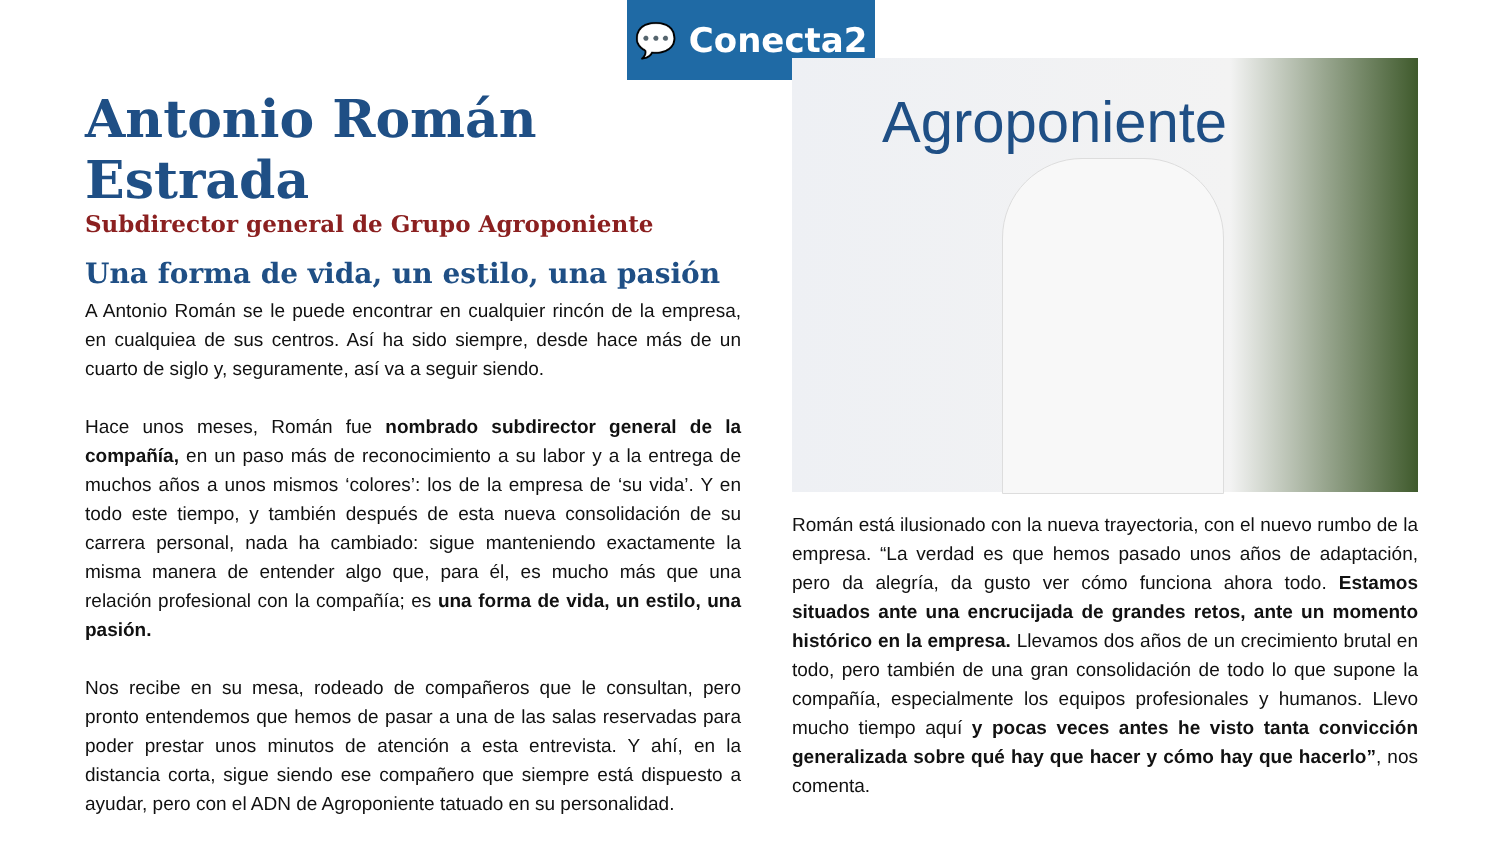💬 Conecta2
Antonio Román Estrada
Subdirector general de Grupo Agroponiente
Una forma de vida, un estilo, una pasión
A Antonio Román se le puede encontrar en cualquier rincón de la empresa, en cualquiea de sus centros. Así ha sido siempre, desde hace más de un cuarto de siglo y, seguramente, así va a seguir siendo.
Hace unos meses, Román fue nombrado subdirector general de la compañía, en un paso más de reconocimiento a su labor y a la entrega de muchos años a unos mismos ‘colores’: los de la empresa de ‘su vida’. Y en todo este tiempo, y también después de esta nueva consolidación de su carrera personal, nada ha cambiado: sigue manteniendo exactamente la misma manera de entender algo que, para él, es mucho más que una relación profesional con la compañía; es una forma de vida, un estilo, una pasión.
Nos recibe en su mesa, rodeado de compañeros que le consultan, pero pronto entendemos que hemos de pasar a una de las salas reservadas para poder prestar unos minutos de atención a esta entrevista. Y ahí, en la distancia corta, sigue siendo ese compañero que siempre está dispuesto a ayudar, pero con el ADN de Agroponiente tatuado en su personalidad.
Agroponiente
Román está ilusionado con la nueva trayectoria, con el nuevo rumbo de la empresa. “La verdad es que hemos pasado unos años de adaptación, pero da alegría, da gusto ver cómo funciona ahora todo. Estamos situados ante una encrucijada de grandes retos, ante un momento histórico en la empresa. Llevamos dos años de un crecimiento brutal en todo, pero también de una gran consolidación de todo lo que supone la compañía, especialmente los equipos profesionales y humanos. Llevo mucho tiempo aquí y pocas veces antes he visto tanta convicción generalizada sobre qué hay que hacer y cómo hay que hacerlo”, nos comenta.